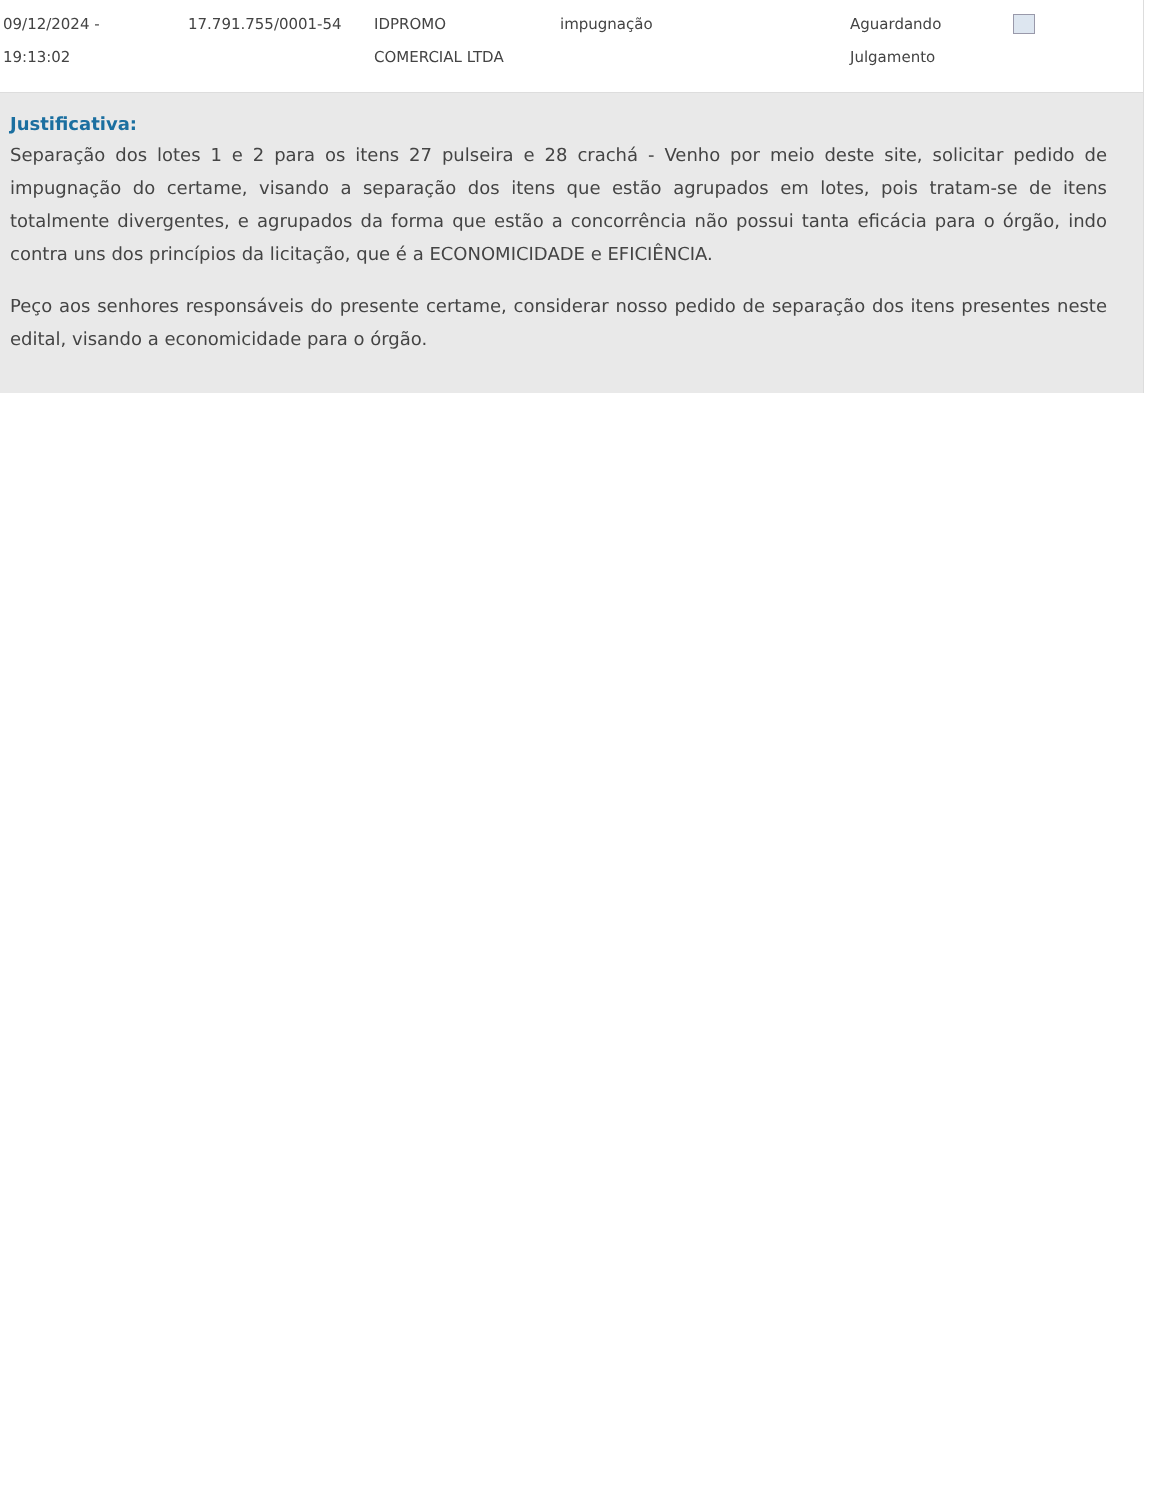| 09/12/2024 - 19:13:02 | 17.791.755/0001-54 | IDPROMO COMERCIAL LTDA | impugnação | Aguardando Julgamento | |
Justificativa:
Separação dos lotes 1 e 2 para os itens 27 pulseira e 28 crachá - Venho por meio deste site, solicitar pedido de impugnação do certame, visando a separação dos itens que estão agrupados em lotes, pois tratam-se de itens totalmente divergentes, e agrupados da forma que estão a concorrência não possui tanta eficácia para o órgão, indo contra uns dos princípios da licitação, que é a ECONOMICIDADE e EFICIÊNCIA.
Peço aos senhores responsáveis do presente certame, considerar nosso pedido de separação dos itens presentes neste edital, visando a economicidade para o órgão.